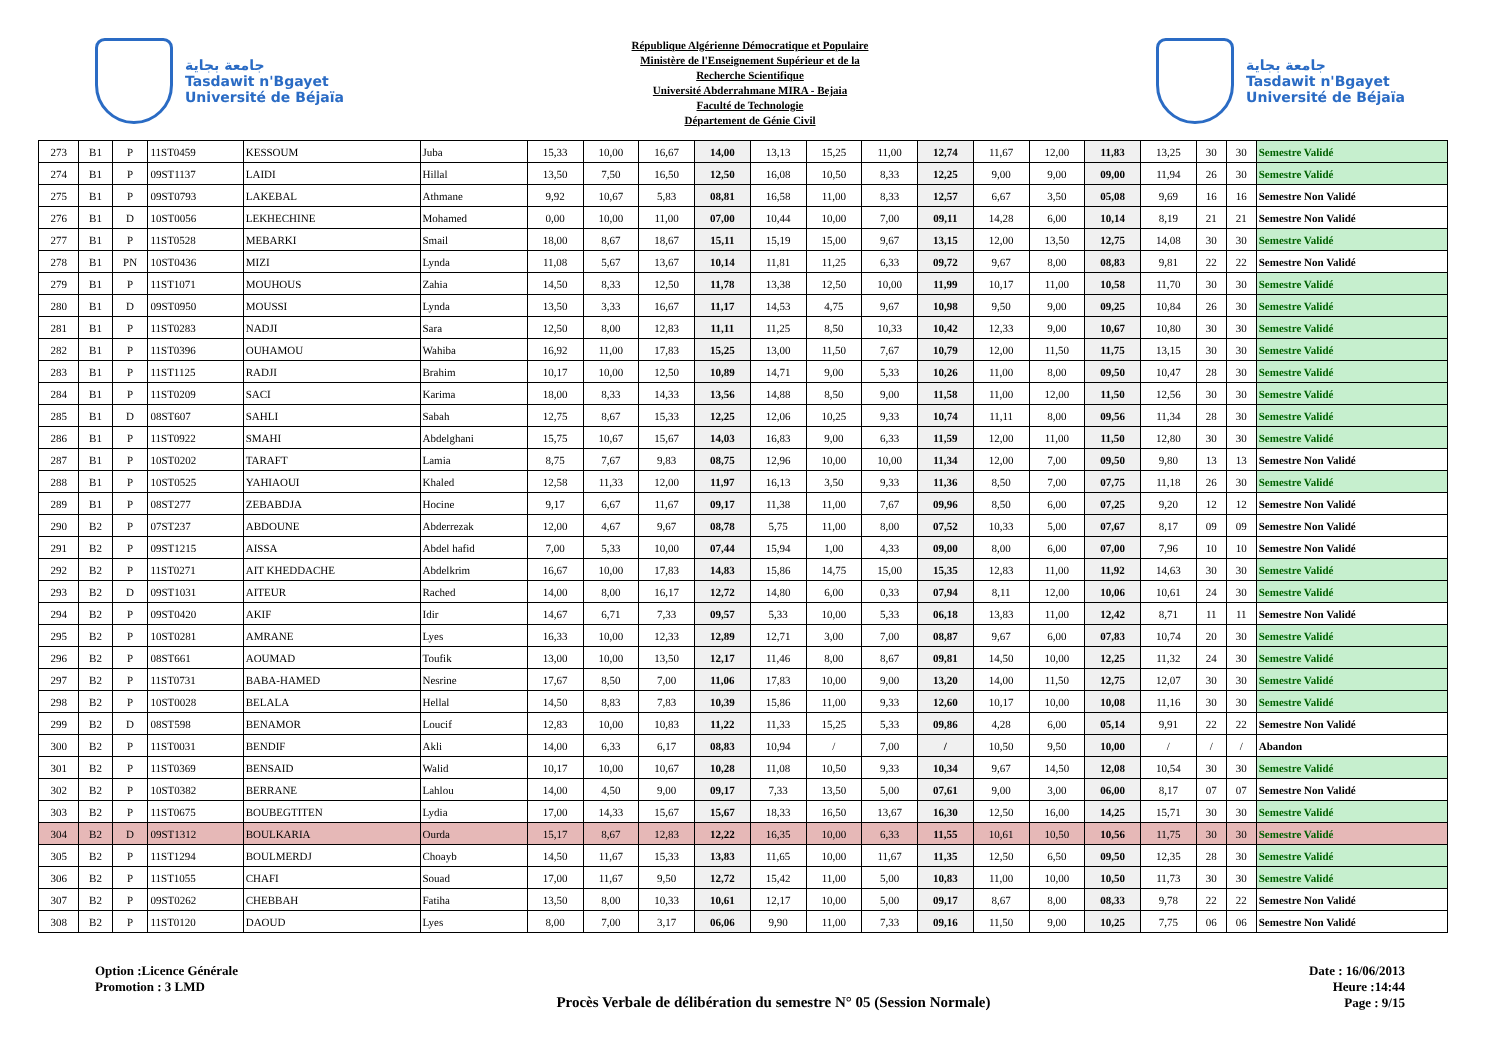جامعة بجاية
Tasdawit n'Bgayet
Université de Béjaïa
République Algérienne Démocratique et Populaire
Ministère de l'Enseignement Supérieur et de la
Recherche Scientifique
Université Abderrahmane MIRA - Bejaia
Faculté de Technologie
Département de Génie Civil
جامعة بجاية
Tasdawit n'Bgayet
Université de Béjaïa
| 273 | B1 | P | 11ST0459 | KESSOUM | Juba | 15,33 | 10,00 | 16,67 | 14,00 | 13,13 | 15,25 | 11,00 | 12,74 | 11,67 | 12,00 | 11,83 | 13,25 | 30 | 30 | Semestre Validé |
| 274 | B1 | P | 09ST1137 | LAIDI | Hillal | 13,50 | 7,50 | 16,50 | 12,50 | 16,08 | 10,50 | 8,33 | 12,25 | 9,00 | 9,00 | 09,00 | 11,94 | 26 | 30 | Semestre Validé |
| 275 | B1 | P | 09ST0793 | LAKEBAL | Athmane | 9,92 | 10,67 | 5,83 | 08,81 | 16,58 | 11,00 | 8,33 | 12,57 | 6,67 | 3,50 | 05,08 | 9,69 | 16 | 16 | Semestre Non Validé |
| 276 | B1 | D | 10ST0056 | LEKHECHINE | Mohamed | 0,00 | 10,00 | 11,00 | 07,00 | 10,44 | 10,00 | 7,00 | 09,11 | 14,28 | 6,00 | 10,14 | 8,19 | 21 | 21 | Semestre Non Validé |
| 277 | B1 | P | 11ST0528 | MEBARKI | Smail | 18,00 | 8,67 | 18,67 | 15,11 | 15,19 | 15,00 | 9,67 | 13,15 | 12,00 | 13,50 | 12,75 | 14,08 | 30 | 30 | Semestre Validé |
| 278 | B1 | PN | 10ST0436 | MIZI | Lynda | 11,08 | 5,67 | 13,67 | 10,14 | 11,81 | 11,25 | 6,33 | 09,72 | 9,67 | 8,00 | 08,83 | 9,81 | 22 | 22 | Semestre Non Validé |
| 279 | B1 | P | 11ST1071 | MOUHOUS | Zahia | 14,50 | 8,33 | 12,50 | 11,78 | 13,38 | 12,50 | 10,00 | 11,99 | 10,17 | 11,00 | 10,58 | 11,70 | 30 | 30 | Semestre Validé |
| 280 | B1 | D | 09ST0950 | MOUSSI | Lynda | 13,50 | 3,33 | 16,67 | 11,17 | 14,53 | 4,75 | 9,67 | 10,98 | 9,50 | 9,00 | 09,25 | 10,84 | 26 | 30 | Semestre Validé |
| 281 | B1 | P | 11ST0283 | NADJI | Sara | 12,50 | 8,00 | 12,83 | 11,11 | 11,25 | 8,50 | 10,33 | 10,42 | 12,33 | 9,00 | 10,67 | 10,80 | 30 | 30 | Semestre Validé |
| 282 | B1 | P | 11ST0396 | OUHAMOU | Wahiba | 16,92 | 11,00 | 17,83 | 15,25 | 13,00 | 11,50 | 7,67 | 10,79 | 12,00 | 11,50 | 11,75 | 13,15 | 30 | 30 | Semestre Validé |
| 283 | B1 | P | 11ST1125 | RADJI | Brahim | 10,17 | 10,00 | 12,50 | 10,89 | 14,71 | 9,00 | 5,33 | 10,26 | 11,00 | 8,00 | 09,50 | 10,47 | 28 | 30 | Semestre Validé |
| 284 | B1 | P | 11ST0209 | SACI | Karima | 18,00 | 8,33 | 14,33 | 13,56 | 14,88 | 8,50 | 9,00 | 11,58 | 11,00 | 12,00 | 11,50 | 12,56 | 30 | 30 | Semestre Validé |
| 285 | B1 | D | 08ST607 | SAHLI | Sabah | 12,75 | 8,67 | 15,33 | 12,25 | 12,06 | 10,25 | 9,33 | 10,74 | 11,11 | 8,00 | 09,56 | 11,34 | 28 | 30 | Semestre Validé |
| 286 | B1 | P | 11ST0922 | SMAHI | Abdelghani | 15,75 | 10,67 | 15,67 | 14,03 | 16,83 | 9,00 | 6,33 | 11,59 | 12,00 | 11,00 | 11,50 | 12,80 | 30 | 30 | Semestre Validé |
| 287 | B1 | P | 10ST0202 | TARAFT | Lamia | 8,75 | 7,67 | 9,83 | 08,75 | 12,96 | 10,00 | 10,00 | 11,34 | 12,00 | 7,00 | 09,50 | 9,80 | 13 | 13 | Semestre Non Validé |
| 288 | B1 | P | 10ST0525 | YAHIAOUI | Khaled | 12,58 | 11,33 | 12,00 | 11,97 | 16,13 | 3,50 | 9,33 | 11,36 | 8,50 | 7,00 | 07,75 | 11,18 | 26 | 30 | Semestre Validé |
| 289 | B1 | P | 08ST277 | ZEBABDJA | Hocine | 9,17 | 6,67 | 11,67 | 09,17 | 11,38 | 11,00 | 7,67 | 09,96 | 8,50 | 6,00 | 07,25 | 9,20 | 12 | 12 | Semestre Non Validé |
| 290 | B2 | P | 07ST237 | ABDOUNE | Abderrezak | 12,00 | 4,67 | 9,67 | 08,78 | 5,75 | 11,00 | 8,00 | 07,52 | 10,33 | 5,00 | 07,67 | 8,17 | 09 | 09 | Semestre Non Validé |
| 291 | B2 | P | 09ST1215 | AISSA | Abdel hafid | 7,00 | 5,33 | 10,00 | 07,44 | 15,94 | 1,00 | 4,33 | 09,00 | 8,00 | 6,00 | 07,00 | 7,96 | 10 | 10 | Semestre Non Validé |
| 292 | B2 | P | 11ST0271 | AIT KHEDDACHE | Abdelkrim | 16,67 | 10,00 | 17,83 | 14,83 | 15,86 | 14,75 | 15,00 | 15,35 | 12,83 | 11,00 | 11,92 | 14,63 | 30 | 30 | Semestre Validé |
| 293 | B2 | D | 09ST1031 | AITEUR | Rached | 14,00 | 8,00 | 16,17 | 12,72 | 14,80 | 6,00 | 0,33 | 07,94 | 8,11 | 12,00 | 10,06 | 10,61 | 24 | 30 | Semestre Validé |
| 294 | B2 | P | 09ST0420 | AKIF | Idir | 14,67 | 6,71 | 7,33 | 09,57 | 5,33 | 10,00 | 5,33 | 06,18 | 13,83 | 11,00 | 12,42 | 8,71 | 11 | 11 | Semestre Non Validé |
| 295 | B2 | P | 10ST0281 | AMRANE | Lyes | 16,33 | 10,00 | 12,33 | 12,89 | 12,71 | 3,00 | 7,00 | 08,87 | 9,67 | 6,00 | 07,83 | 10,74 | 20 | 30 | Semestre Validé |
| 296 | B2 | P | 08ST661 | AOUMAD | Toufik | 13,00 | 10,00 | 13,50 | 12,17 | 11,46 | 8,00 | 8,67 | 09,81 | 14,50 | 10,00 | 12,25 | 11,32 | 24 | 30 | Semestre Validé |
| 297 | B2 | P | 11ST0731 | BABA-HAMED | Nesrine | 17,67 | 8,50 | 7,00 | 11,06 | 17,83 | 10,00 | 9,00 | 13,20 | 14,00 | 11,50 | 12,75 | 12,07 | 30 | 30 | Semestre Validé |
| 298 | B2 | P | 10ST0028 | BELALA | Hellal | 14,50 | 8,83 | 7,83 | 10,39 | 15,86 | 11,00 | 9,33 | 12,60 | 10,17 | 10,00 | 10,08 | 11,16 | 30 | 30 | Semestre Validé |
| 299 | B2 | D | 08ST598 | BENAMOR | Loucif | 12,83 | 10,00 | 10,83 | 11,22 | 11,33 | 15,25 | 5,33 | 09,86 | 4,28 | 6,00 | 05,14 | 9,91 | 22 | 22 | Semestre Non Validé |
| 300 | B2 | P | 11ST0031 | BENDIF | Akli | 14,00 | 6,33 | 6,17 | 08,83 | 10,94 | / | 7,00 | / | 10,50 | 9,50 | 10,00 | / | / | / | Abandon |
| 301 | B2 | P | 11ST0369 | BENSAID | Walid | 10,17 | 10,00 | 10,67 | 10,28 | 11,08 | 10,50 | 9,33 | 10,34 | 9,67 | 14,50 | 12,08 | 10,54 | 30 | 30 | Semestre Validé |
| 302 | B2 | P | 10ST0382 | BERRANE | Lahlou | 14,00 | 4,50 | 9,00 | 09,17 | 7,33 | 13,50 | 5,00 | 07,61 | 9,00 | 3,00 | 06,00 | 8,17 | 07 | 07 | Semestre Non Validé |
| 303 | B2 | P | 11ST0675 | BOUBEGTITEN | Lydia | 17,00 | 14,33 | 15,67 | 15,67 | 18,33 | 16,50 | 13,67 | 16,30 | 12,50 | 16,00 | 14,25 | 15,71 | 30 | 30 | Semestre Validé |
| 304 | B2 | D | 09ST1312 | BOULKARIA | Ourda | 15,17 | 8,67 | 12,83 | 12,22 | 16,35 | 10,00 | 6,33 | 11,55 | 10,61 | 10,50 | 10,56 | 11,75 | 30 | 30 | Semestre Validé |
| 305 | B2 | P | 11ST1294 | BOULMERDJ | Choayb | 14,50 | 11,67 | 15,33 | 13,83 | 11,65 | 10,00 | 11,67 | 11,35 | 12,50 | 6,50 | 09,50 | 12,35 | 28 | 30 | Semestre Validé |
| 306 | B2 | P | 11ST1055 | CHAFI | Souad | 17,00 | 11,67 | 9,50 | 12,72 | 15,42 | 11,00 | 5,00 | 10,83 | 11,00 | 10,00 | 10,50 | 11,73 | 30 | 30 | Semestre Validé |
| 307 | B2 | P | 09ST0262 | CHEBBAH | Fatiha | 13,50 | 8,00 | 10,33 | 10,61 | 12,17 | 10,00 | 5,00 | 09,17 | 8,67 | 8,00 | 08,33 | 9,78 | 22 | 22 | Semestre Non Validé |
| 308 | B2 | P | 11ST0120 | DAOUD | Lyes | 8,00 | 7,00 | 3,17 | 06,06 | 9,90 | 11,00 | 7,33 | 09,16 | 11,50 | 9,00 | 10,25 | 7,75 | 06 | 06 | Semestre Non Validé |
Option :Licence Générale
Promotion : 3 LMD
Procès Verbale de délibération du semestre N° 05 (Session Normale)
Date : 16/06/2013
Heure :14:44
Page : 9/15